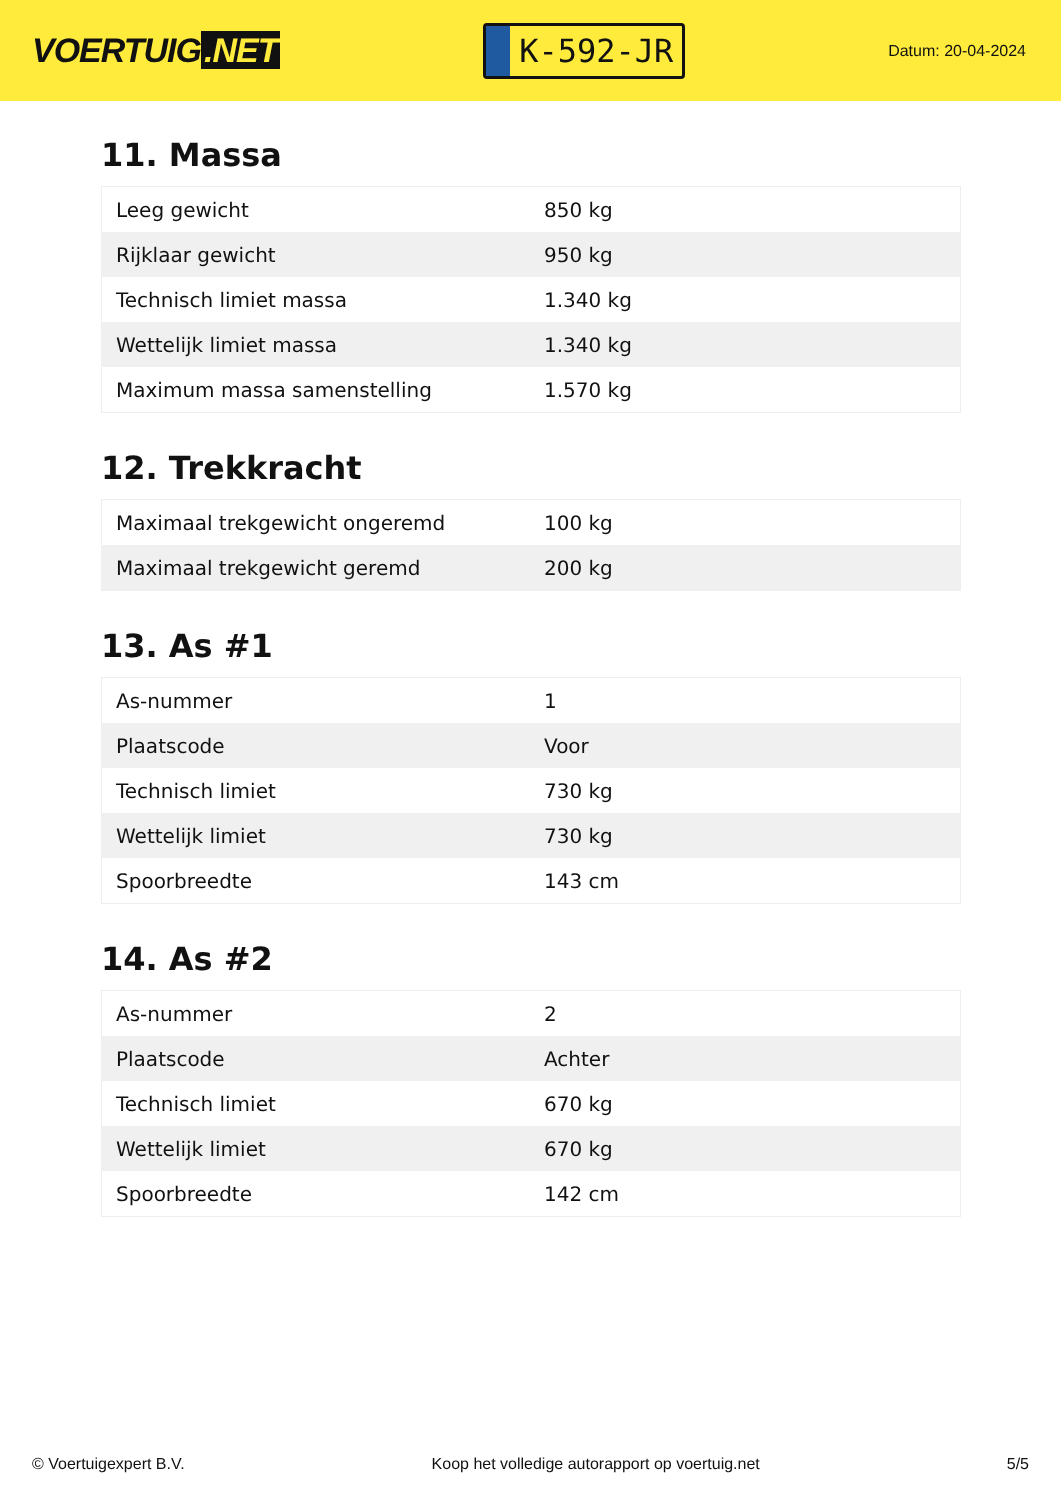VOERTUIG.NET
K-592-JR
Datum: 20-04-2024
11. Massa
| Leeg gewicht | 850 kg |
| Rijklaar gewicht | 950 kg |
| Technisch limiet massa | 1.340 kg |
| Wettelijk limiet massa | 1.340 kg |
| Maximum massa samenstelling | 1.570 kg |
12. Trekkracht
| Maximaal trekgewicht ongeremd | 100 kg |
| Maximaal trekgewicht geremd | 200 kg |
13. As #1
| As-nummer | 1 |
| Plaatscode | Voor |
| Technisch limiet | 730 kg |
| Wettelijk limiet | 730 kg |
| Spoorbreedte | 143 cm |
14. As #2
| As-nummer | 2 |
| Plaatscode | Achter |
| Technisch limiet | 670 kg |
| Wettelijk limiet | 670 kg |
| Spoorbreedte | 142 cm |
© Voertuigexpert B.V. Koop het volledige autorapport op voertuig.net 5/5